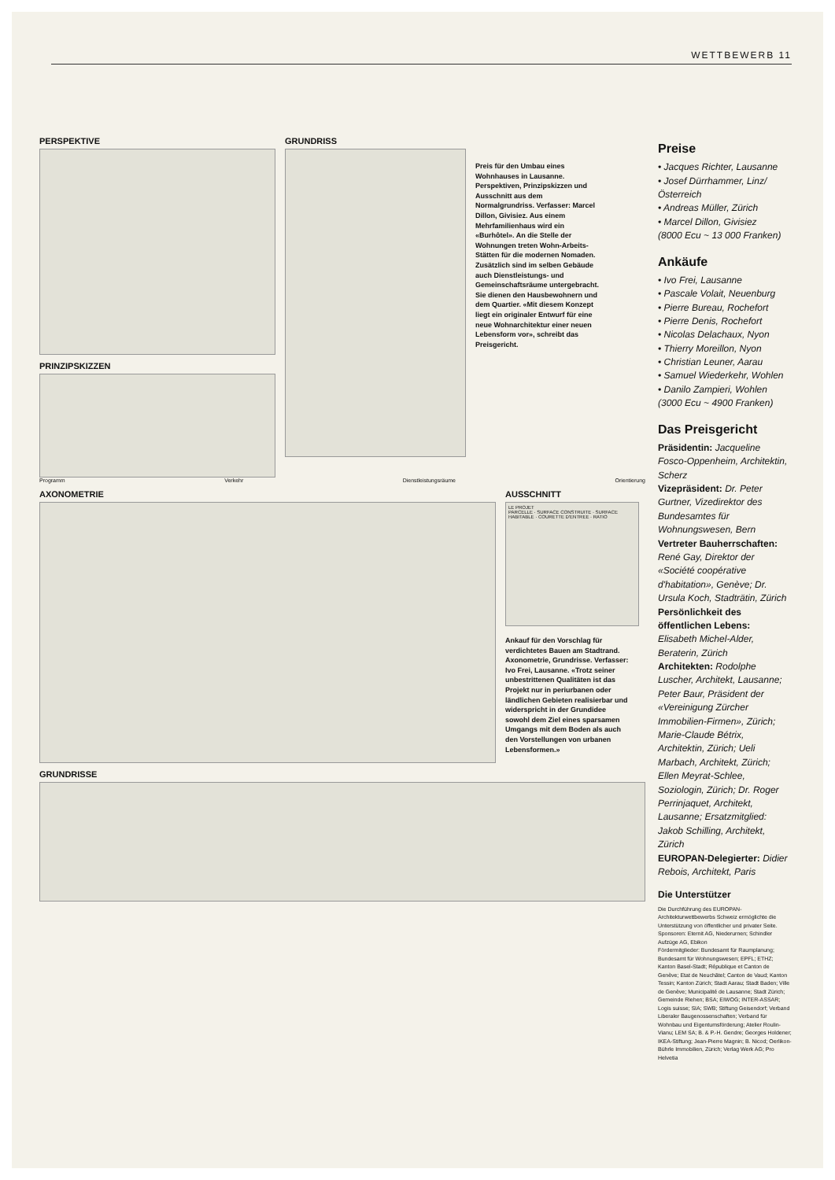WETTBEWERB 11
PERSPEKTIVE
PRINZIPSKIZZEN
GRUNDRISS
Preis für den Umbau eines Wohnhauses in Lausanne. Perspektiven, Prinzipskizzen und Ausschnitt aus dem Normalgrundriss. Verfasser: Marcel Dillon, Givisiez. Aus einem Mehrfamilienhaus wird ein «Burhôtel». An die Stelle der Wohnungen treten Wohn-Arbeits-Stätten für die modernen Nomaden. Zusätzlich sind im selben Gebäude auch Dienstleistungs- und Gemeinschaftsräume untergebracht. Sie dienen den Hausbewohnern und dem Quartier. «Mit diesem Konzept liegt ein originaler Entwurf für eine neue Wohnarchitektur einer neuen Lebensform vor», schreibt das Preisgericht.
Programm Verkehr Dienstleistungsräume Orientierung
AXONOMETRIE AUSSCHNITT
LE PROJET
PARCELLE · SURFACE CONSTRUITE · SURFACE HABITABLE · COURETTE D'ENTREE · RATIO
Ankauf für den Vorschlag für verdichtetes Bauen am Stadtrand. Axonometrie, Grundrisse. Verfasser: Ivo Frei, Lausanne. «Trotz seiner unbestrittenen Qualitäten ist das Projekt nur in periurbanen oder ländlichen Gebieten realisierbar und widerspricht in der Grundidee sowohl dem Ziel eines sparsamen Umgangs mit dem Boden als auch den Vorstellungen von urbanen Lebensformen.»
GRUNDRISSE
Preise
• Jacques Richter, Lausanne
• Josef Dürrhammer, Linz/Österreich
• Andreas Müller, Zürich
• Marcel Dillon, Givisiez
(8000 Ecu ~ 13 000 Franken)
Ankäufe
• Ivo Frei, Lausanne
• Pascale Volait, Neuenburg
• Pierre Bureau, Rochefort
• Pierre Denis, Rochefort
• Nicolas Delachaux, Nyon
• Thierry Moreillon, Nyon
• Christian Leuner, Aarau
• Samuel Wiederkehr, Wohlen
• Danilo Zampieri, Wohlen
(3000 Ecu ~ 4900 Franken)
Das Preisgericht
Präsidentin: Jacqueline Fosco-Oppenheim, Architektin, Scherz
Vizepräsident: Dr. Peter Gurtner, Vizedirektor des Bundesamtes für Wohnungswesen, Bern
Vertreter Bauherrschaften: René Gay, Direktor der «Société coopérative d'habitation», Genève; Dr. Ursula Koch, Stadträtin, Zürich
Persönlichkeit des öffentlichen Lebens: Elisabeth Michel-Alder, Beraterin, Zürich
Architekten: Rodolphe Luscher, Architekt, Lausanne; Peter Baur, Präsident der «Vereinigung Zürcher Immobilien-Firmen», Zürich; Marie-Claude Bétrix, Architektin, Zürich; Ueli Marbach, Architekt, Zürich; Ellen Meyrat-Schlee, Soziologin, Zürich; Dr. Roger Perrinjaquet, Architekt, Lausanne; Ersatzmitglied: Jakob Schilling, Architekt, Zürich
EUROPAN-Delegierter: Didier Rebois, Architekt, Paris
Die Unterstützer
Die Durchführung des EUROPAN-Architekturwettbewerbs Schweiz ermöglichte die Unterstützung von öffentlicher und privater Seite.
Sponsoren: Eternit AG, Niederurnen; Schindler Aufzüge AG, Ebikon
Fördermitglieder: Bundesamt für Raumplanung; Bundesamt für Wohnungswesen; EPFL; ETHZ; Kanton Basel-Stadt; République et Canton de Genève; Etat de Neuchâtel; Canton de Vaud; Kanton Tessin; Kanton Zürich; Stadt Aarau; Stadt Baden; Ville de Genève; Municipalité de Lausanne; Stadt Zürich; Gemeinde Riehen; BSA; EIWOG; INTER-ASSAR; Logis suisse; SIA; SWB; Stiftung Geisendorf; Verband Liberaler Baugenossenschaften; Verband für Wohnbau und Eigentumsförderung; Atelier Roulin-Vianu; LEM SA; B. & P.-H. Gendre; Georges Holdener; IKEA-Stiftung; Jean-Pierre Magnin; B. Nicod; Oerlikon-Bührle Immobilien, Zürich; Verlag Werk AG; Pro Helvetia